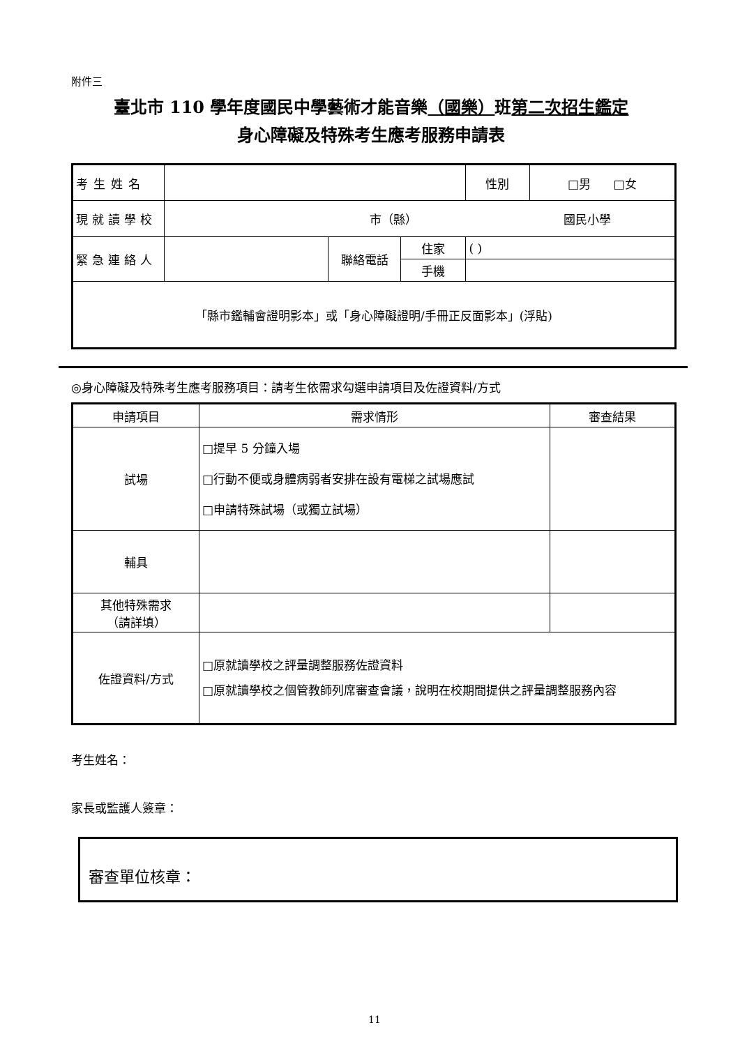附件三
臺北市 110 學年度國民中學藝術才能音樂（國樂）班第二次招生鑑定
身心障礙及特殊考生應考服務申請表
| 考生姓名 | | | | 性別 | □男 □女 |
| 現就讀學校 | 市（縣） 國民小學 | | | | |
| 緊急連絡人 | | 聯絡電話 | 住家 | ( ) | |
| | | | 手機 | | |
| 「縣市鑑輔會證明影本」或「身心障礙證明/手冊正反面影本」(浮貼) | | | | | |
◎身心障礙及特殊考生應考服務項目：請考生依需求勾選申請項目及佐證資料/方式
| 申請項目 | 需求情形 | 審查結果 |
| --- | --- | --- |
| 試場 | □提早 5 分鐘入場 □行動不便或身體病弱者安排在設有電梯之試場應試 □申請特殊試場（或獨立試場） | |
| 輔具 | | |
| 其他特殊需求 （請詳填） | | |
| 佐證資料/方式 | □原就讀學校之評量調整服務佐證資料 □原就讀學校之個管教師列席審查會議，說明在校期間提供之評量調整服務內容 | |
考生姓名：
家長或監護人簽章：
審查單位核章：
11